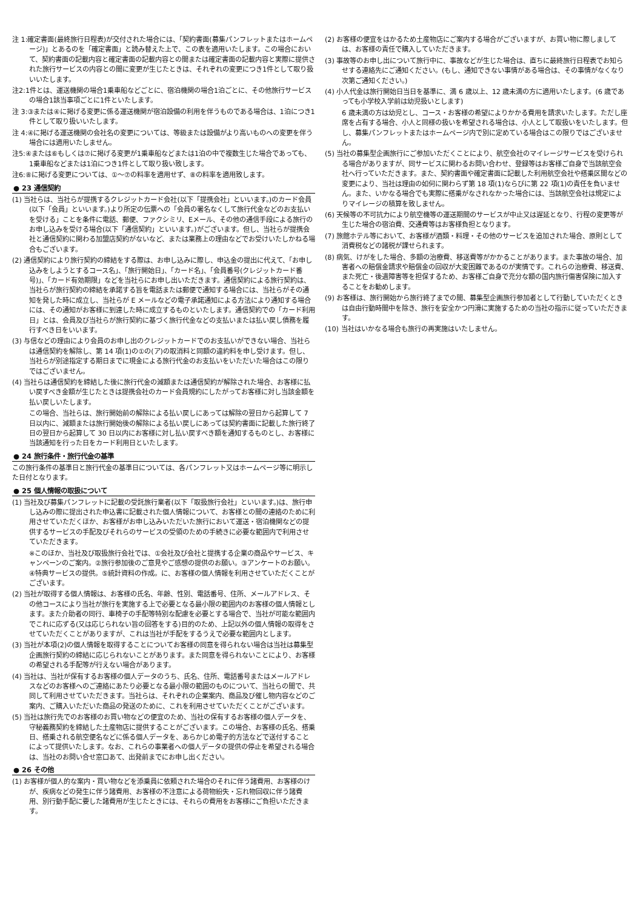注 1:確定書面(最終旅行日程表)が交付された場合には、「契約書面(募集パンフレットまたはホームページ)」とあるのを「確定書面」と読み替えた上で、この表を適用いたします。この場合において、契約書面の記載内容と確定書面の記載内容との間または確定書面の記載内容と実際に提供された旅行サービスの内容との間に変更が生じたときは、それぞれの変更につき1件として取り扱いいたします。
注2:1件とは、運送機関の場合1乗車船などごとに、宿泊機関の場合1泊ごとに、その他旅行サービスの場合1該当事項ごとに1件といたします。
注 3:③または④に掲げる変更に係る運送機関が宿泊設備の利用を伴うものである場合は、1泊につき1件として取り扱いいたします。
注 4:④に掲げる運送機関の会社名の変更については、等級または設備がより高いものへの変更を伴う場合には適用いたしません。
注5:④または⑥もしくは⑦に掲げる変更が1乗車船などまたは1泊の中で複数生じた場合であっても、1乗車船などまたは1泊につき1件として取り扱い致します。
注6:⑧に掲げる変更については、①〜⑦の料率を適用せず、⑧の料率を適用致します。
● 23 通信契約
(1) 当社らは、当社らが提携するクレジットカード会社(以下「提携会社」といいます。)のカード会員(以下「会員」といいます。)より所定の伝票への「会員の署名なくして旅行代金などのお支払いを受ける」ことを条件に電話、郵便、ファクシミリ、Eメール、その他の通信手段による旅行のお申し込みを受ける場合(以下「通信契約」といいます。)がございます。但し、当社らが提携会社と通信契約に関わる加盟店契約がないなど、または業務上の理由などでお受けいたしかねる場合もございます。
(2) 通信契約により旅行契約の締結をする際は、お申し込みに際し、申込金の提出に代えて、「お申し込みをしようとするコース名」、「旅行開始日」、「カード名」、「会員番号(クレジットカード番号)」、「カード有効期限」などを当社らにお申し出いただきます。通信契約による旅行契約は、当社らが旅行契約の締結を承諾する旨を電話または郵便で通知する場合には、当社らがその通知を発した時に成立し、当社らが E メールなどの電子承諾通知による方法により通知する場合には、その通知がお客様に到達した時に成立するものといたします。通信契約での「カード利用日」とは、会員及び当社らが旅行契約に基づく旅行代金などの支払いまたは払い戻し債務を履行すべき日をいいます。
(3) 与信などの理由により会員のお申し出のクレジットカードでのお支払いができない場合、当社らは通信契約を解除し、第 14 項(1)の①の(ア)の取消料と同額の違約料を申し受けます。但し、当社らが別途指定する期日までに現金による旅行代金のお支払いをいただいた場合はこの限りではございません。
(4) 当社らは通信契約を締結した後に旅行代金の減額または通信契約が解除された場合、お客様に払い戻すべき金額が生じたときは提携会社のカード会員規約にしたがってお客様に対し当該金額を払い戻しいたします。
この場合、当社らは、旅行開始前の解除による払い戻しにあっては解除の翌日から起算して 7 日以内に、減額または旅行開始後の解除による払い戻しにあっては契約書面に記載した旅行終了日の翌日から起算して 30 日以内にお客様に対し払い戻すべき額を通知するものとし、お客様に当該通知を行った日をカード利用日といたします。
● 24 旅行条件・旅行代金の基準
この旅行条件の基準日と旅行代金の基準日については、各パンフレット又はホームページ等に明示した日付となります。
● 25 個人情報の取扱について
(1) 当社及び募集パンフレットに記載の受託旅行業者(以下「取扱旅行会社」といいます。)は、旅行申し込みの際に提出された申込書に記載された個人情報について、お客様との間の連絡のために利用させていただくほか、お客様がお申し込みいただいた旅行において運送・宿泊機関などの提供するサービスの手配及びそれらのサービスの受領のための手続きに必要な範囲内で利用させていただきます。
※このほか、当社及び取扱旅行会社では、①会社及び会社と提携する企業の商品やサービス、キャンペーンのご案内。②旅行参加後のご意見やご感想の提供のお願い。③アンケートのお願い。④特典サービスの提供。⑤統計資料の作成。に、お客様の個人情報を利用させていただくことがございます。
(2) 当社が取得する個人情報は、お客様の氏名、年齢、性別、電話番号、住所、メールアドレス、その他コースにより当社が旅行を実施する上で必要となる最小限の範囲内のお客様の個人情報とします。また介助者の同行、車椅子の手配等特別な配慮を必要とする場合で、当社が可能な範囲内でこれに応ずる(又は応じられない旨の回答をする)目的のため、上記以外の個人情報の取得をさせていただくことがありますが、これは当社が手配をするうえで必要な範囲内とします。
(3) 当社が本項(2)の個人情報を取得することについてお客様の同意を得られない場合は当社は募集型企画旅行契約の締結に応じられないことがあります。また同意を得られないことにより、お客様の希望される手配等が行えない場合があります。
(4) 当社は、当社が保有するお客様の個人データのうち、氏名、住所、電話番号またはメールアドレスなどのお客様へのご連絡にあたり必要となる最小限の範囲のものについて、当社らの間で、共同して利用させていただきます。当社らは、それぞれの企業案内、商品及び催し物内容などのご案内、ご購入いただいた商品の発送のために、これを利用させていただくことがございます。
(5) 当社は旅行先でのお客様のお買い物などの便宜のため、当社の保有するお客様の個人データを、守秘義務契約を締結した土産物店に提供することがございます。この場合、お客様の氏名、搭乗日、搭乗される航空便名などに係る個人データを、あらかじめ電子的方法などで送付することによって提供いたします。なお、これらの事業者への個人データの提供の停止を希望される場合は、当社のお問い合せ窓口あて、出発前までにお申し出ください。
● 26 その他
(1) お客様が個人的な案内・買い物などを添乗員に依頼された場合のそれに伴う諸費用、お客様のけが、疾病などの発生に伴う諸費用、お客様の不注意による荷物紛失・忘れ物回収に伴う諸費用、別行動手配に要した諸費用が生じたときには、それらの費用をお客様にご負担いただきます。
(2) お客様の便宜をはかるため土産物店にご案内する場合がございますが、お買い物に際しましては、お客様の責任で購入していただきます。
(3) 事故等のお申し出について旅行中に、事故などが生じた場合は、直ちに最終旅行日程表でお知らせする連絡先にご通知ください。(もし、通知できない事情がある場合は、その事情がなくなり次第ご通知ください。)
(4) 小人代金は旅行開始日当日を基準に、満 6 歳以上、12 歳未満の方に適用いたします。(6 歳であっても小学校入学前は幼児扱いとします)
6 歳未満の方は幼児とし、コース・お客様の希望によりかかる費用を請求いたします。ただし座席を占有する場合、小人と同様の扱いを希望される場合は、小人として取扱いをいたします。但し、募集パンフレットまたはホームページ内で別に定めている場合はこの限りではございません。
(5) 当社の募集型企画旅行にご参加いただくことにより、航空会社のマイレージサービスを受けられる場合がありますが、同サービスに関わるお問い合わせ、登録等はお客様ご自身で当該航空会社へ行っていただきます。また、契約書面や確定書面に記載した利用航空会社や搭乗区間などの変更により、当社は理由の如何に関わらず第 18 項(1)ならびに第 22 項(1)の責任を負いません。また、いかなる場合でも実際に搭乗がなされなかった場合には、当該航空会社は規定によりマイレージの積算を致しません。
(6) 天候等の不可抗力により航空機等の運送期間のサービスが中止又は遅延となり、行程の変更等が生じた場合の宿泊費、交通費等はお客様負担となります。
(7) 旅館ホテル等において、お客様が酒類・料理・その他のサービスを追加された場合、原則として消費税などの諸税が課せられます。
(8) 病気、けがをした場合、多額の治療費、移送費等がかかることがあります。また事故の場合、加害者への賠償金請求や賠償金の回収が大変困難であるのが実情です。これらの治療費、移送費、また死亡・後遺障害等を担保するため、お客様ご自身で充分な額の国内旅行傷害保険に加入することをお勧めします。
(9) お客様は、旅行開始から旅行終了までの間、募集型企画旅行参加者として行動していただくときは自由行動時間中を除き、旅行を安全かつ円滑に実施するための当社の指示に従っていただきます。
(10) 当社はいかなる場合も旅行の再実施はいたしません。